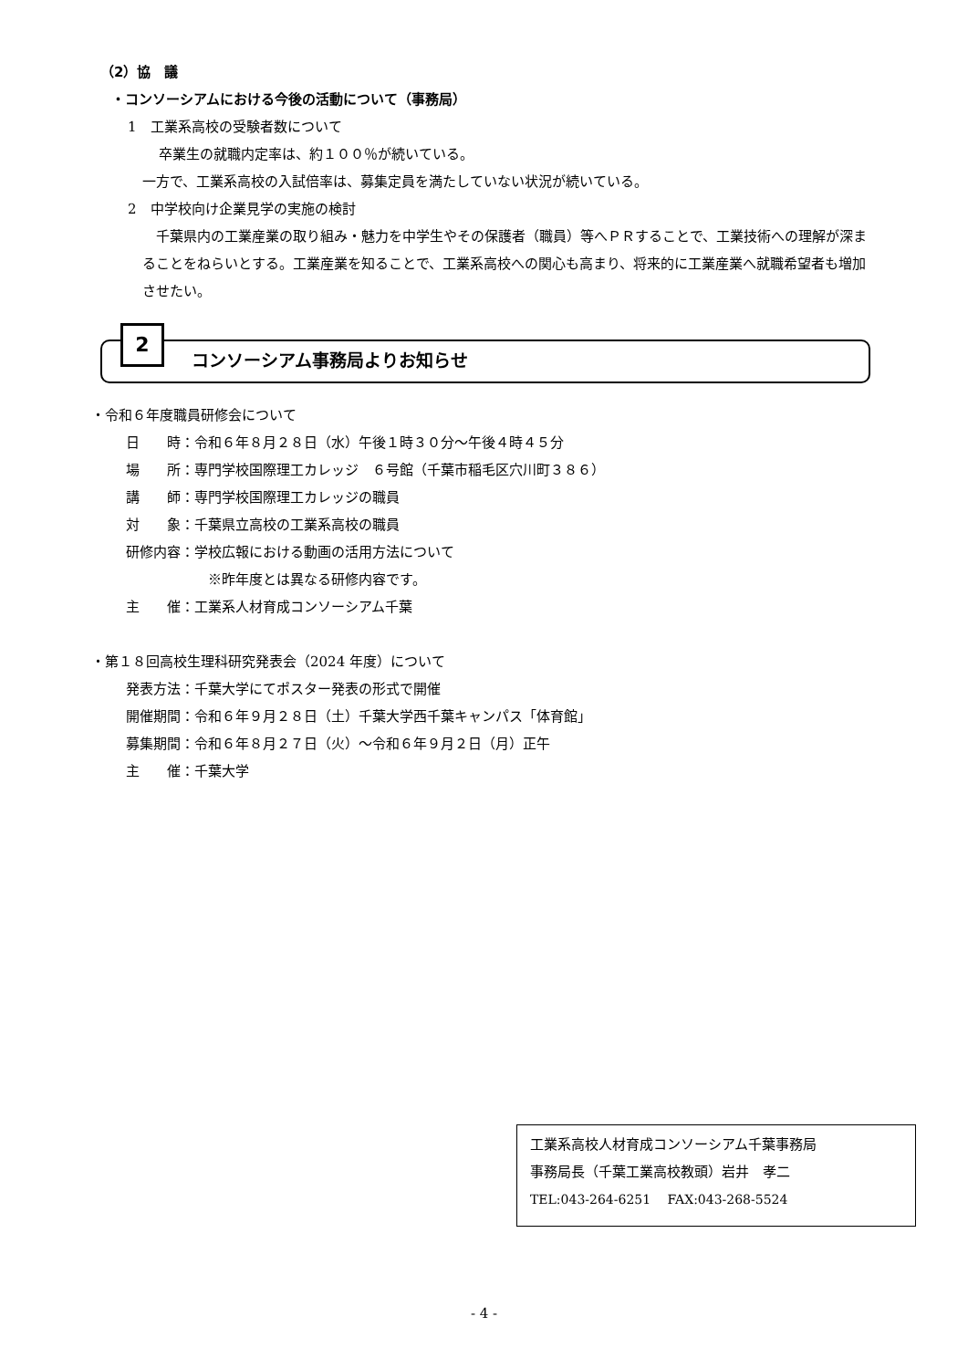（2）協　議
・コンソーシアムにおける今後の活動について（事務局）
1　工業系高校の受験者数について
卒業生の就職内定率は、約１００％が続いている。
一方で、工業系高校の入試倍率は、募集定員を満たしていない状況が続いている。
2　中学校向け企業見学の実施の検討
　千葉県内の工業産業の取り組み・魅力を中学生やその保護者（職員）等へＰＲすることで、工業技術への理解が深まることをねらいとする。工業産業を知ることで、工業系高校への関心も高まり、将来的に工業産業へ就職希望者も増加させたい。
2
コンソーシアム事務局よりお知らせ
・令和６年度職員研修会について
日　　時：令和６年８月２８日（水）午後１時３０分～午後４時４５分
場　　所：専門学校国際理工カレッジ　６号館（千葉市稲毛区穴川町３８６）
講　　師：専門学校国際理工カレッジの職員
対　　象：千葉県立高校の工業系高校の職員
研修内容：学校広報における動画の活用方法について
※昨年度とは異なる研修内容です。
主　　催：工業系人材育成コンソーシアム千葉
・第１８回高校生理科研究発表会（2024 年度）について
発表方法：千葉大学にてポスター発表の形式で開催
開催期間：令和６年９月２８日（土）千葉大学西千葉キャンパス「体育館」
募集期間：令和６年８月２７日（火）～令和６年９月２日（月）正午
主　　催：千葉大学
工業系高校人材育成コンソーシアム千葉事務局
事務局長（千葉工業高校教頭）岩井　孝二
TEL:043-264-6251　 FAX:043-268-5524
- 4 -